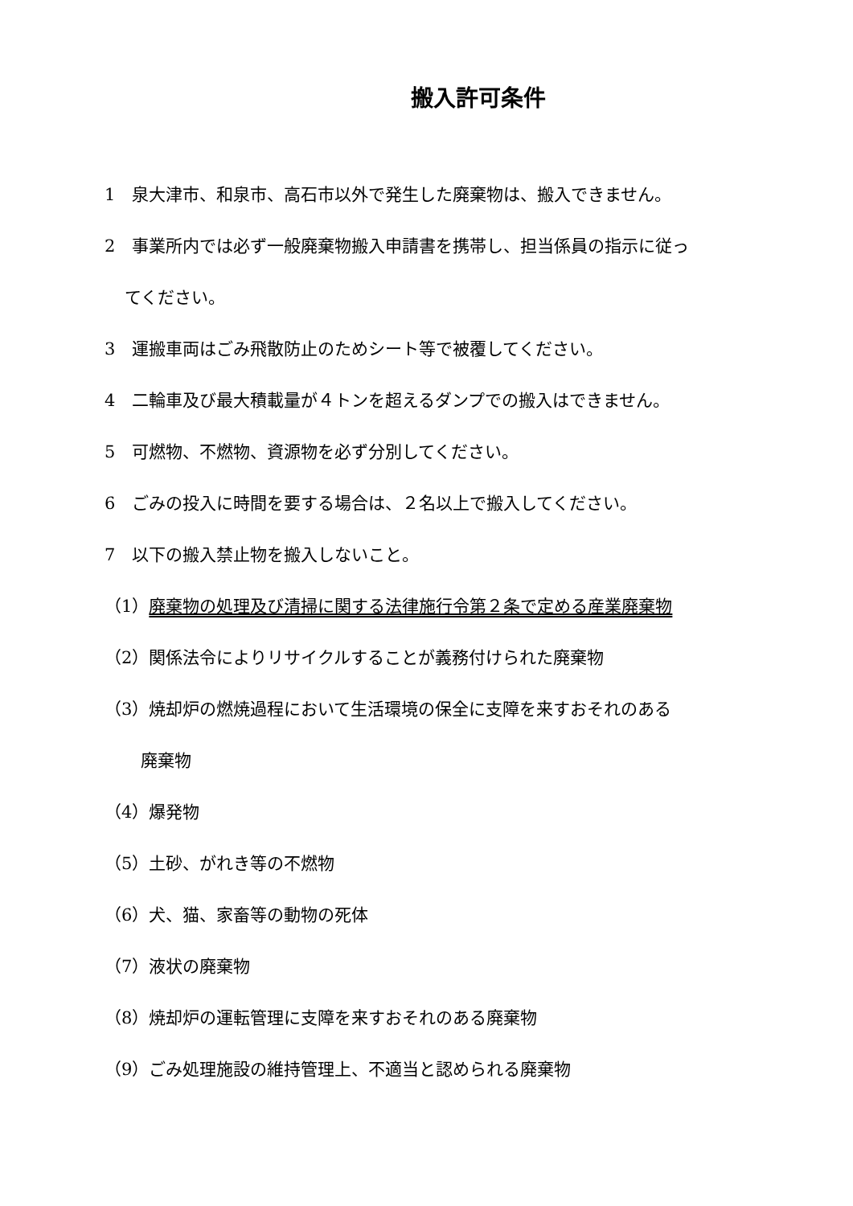搬入許可条件
1　泉大津市、和泉市、高石市以外で発生した廃棄物は、搬入できません。
2　事業所内では必ず一般廃棄物搬入申請書を携帯し、担当係員の指示に従っ
てください。
3　運搬車両はごみ飛散防止のためシート等で被覆してください。
4　二輪車及び最大積載量が４トンを超えるダンプでの搬入はできません。
5　可燃物、不燃物、資源物を必ず分別してください。
6　ごみの投入に時間を要する場合は、２名以上で搬入してください。
7　以下の搬入禁止物を搬入しないこと。
（1）廃棄物の処理及び清掃に関する法律施行令第２条で定める産業廃棄物
（2）関係法令によりリサイクルすることが義務付けられた廃棄物
（3）焼却炉の燃焼過程において生活環境の保全に支障を来すおそれのある
廃棄物
（4）爆発物
（5）土砂、がれき等の不燃物
（6）犬、猫、家畜等の動物の死体
（7）液状の廃棄物
（8）焼却炉の運転管理に支障を来すおそれのある廃棄物
（9）ごみ処理施設の維持管理上、不適当と認められる廃棄物